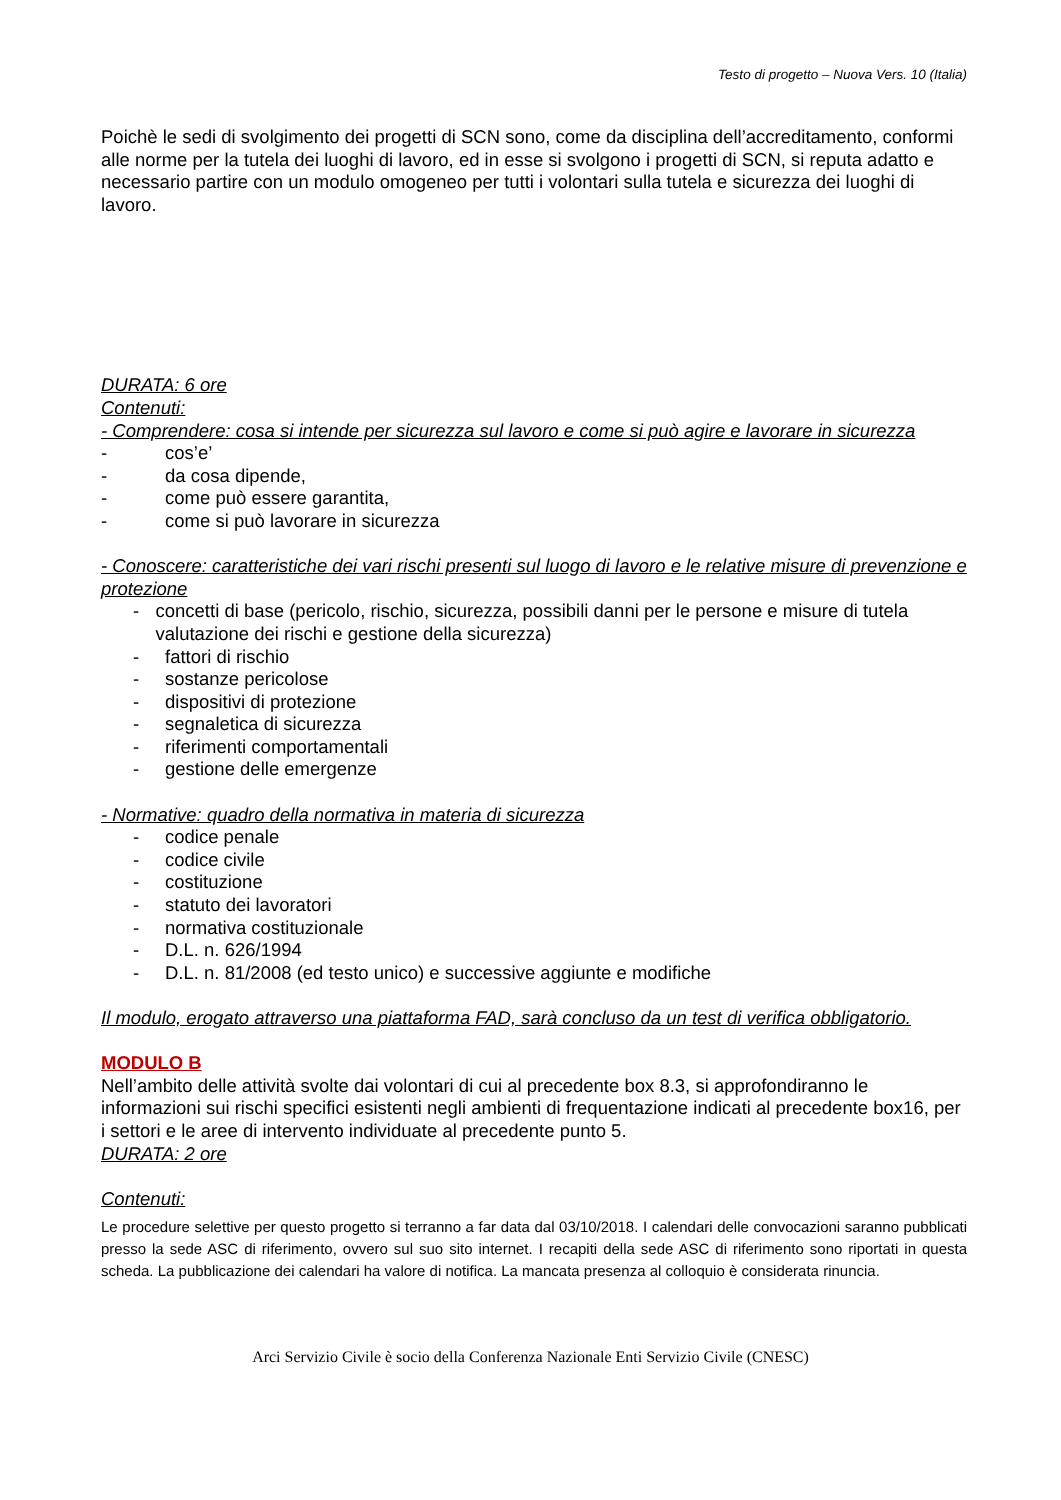Testo di progetto – Nuova Vers. 10 (Italia)
Poichè le sedi di svolgimento dei progetti di SCN sono, come da disciplina dell’accreditamento, conformi alle norme per la tutela dei luoghi di lavoro, ed in esse si svolgono i progetti di SCN, si reputa adatto e necessario partire con un modulo omogeneo per tutti i volontari sulla tutela e sicurezza dei luoghi di lavoro.
DURATA: 6 ore
Contenuti:
- Comprendere: cosa si intende per sicurezza sul lavoro e come si può agire e lavorare in sicurezza
- cos’e’
- da cosa dipende,
- come può essere garantita,
- come si può lavorare in sicurezza
- Conoscere: caratteristiche dei vari rischi presenti sul luogo di lavoro e le relative misure di prevenzione e protezione
- concetti di base (pericolo, rischio, sicurezza, possibili danni per le persone e misure di tutela valutazione dei rischi e gestione della sicurezza)
- fattori di rischio
- sostanze pericolose
- dispositivi di protezione
- segnaletica di sicurezza
- riferimenti comportamentali
- gestione delle emergenze
- Normative: quadro della normativa in materia di sicurezza
- codice penale
- codice civile
- costituzione
- statuto dei lavoratori
- normativa costituzionale
- D.L. n. 626/1994
- D.L. n. 81/2008 (ed testo unico) e successive aggiunte e modifiche
Il modulo, erogato attraverso una piattaforma FAD, sarà concluso da un test di verifica obbligatorio.
MODULO B
Nell’ambito delle attività svolte dai volontari di cui al precedente box 8.3, si approfondiranno le informazioni sui rischi specifici esistenti negli ambienti di frequentazione indicati al precedente box16, per i settori e le aree di intervento individuate al precedente punto 5.
DURATA: 2 ore
Contenuti:
Le procedure selettive per questo progetto si terranno a far data dal 03/10/2018. I calendari delle convocazioni saranno pubblicati presso la sede ASC di riferimento, ovvero sul suo sito internet. I recapiti della sede ASC di riferimento sono riportati in questa scheda. La pubblicazione dei calendari ha valore di notifica. La mancata presenza al colloquio è considerata rinuncia.
Arci Servizio Civile è socio della Conferenza Nazionale Enti Servizio Civile (CNESC)